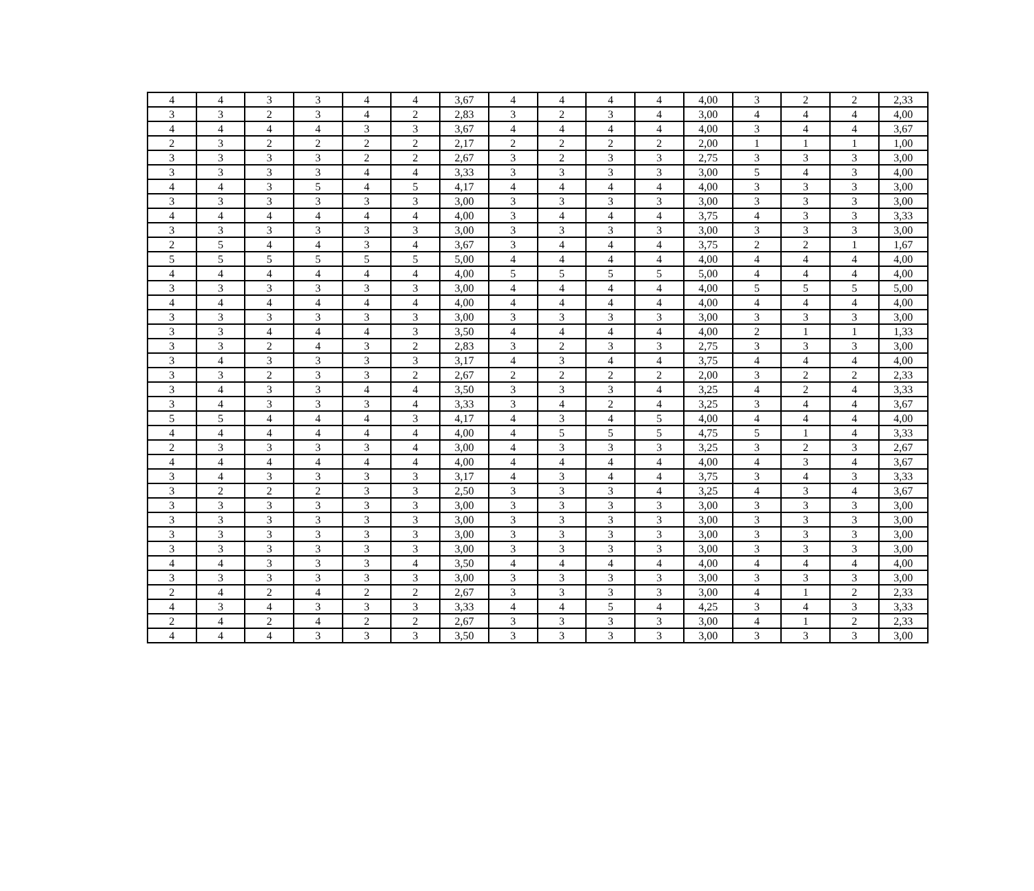| 4 | 4 | 3 | 3 | 4 | 4 | 3,67 | 4 | 4 | 4 | 4 | 4,00 | 3 | 2 | 2 | 2,33 |
| 3 | 3 | 2 | 3 | 4 | 2 | 2,83 | 3 | 2 | 3 | 4 | 3,00 | 4 | 4 | 4 | 4,00 |
| 4 | 4 | 4 | 4 | 3 | 3 | 3,67 | 4 | 4 | 4 | 4 | 4,00 | 3 | 4 | 4 | 3,67 |
| 2 | 3 | 2 | 2 | 2 | 2 | 2,17 | 2 | 2 | 2 | 2 | 2,00 | 1 | 1 | 1 | 1,00 |
| 3 | 3 | 3 | 3 | 2 | 2 | 2,67 | 3 | 2 | 3 | 3 | 2,75 | 3 | 3 | 3 | 3,00 |
| 3 | 3 | 3 | 3 | 4 | 4 | 3,33 | 3 | 3 | 3 | 3 | 3,00 | 5 | 4 | 3 | 4,00 |
| 4 | 4 | 3 | 5 | 4 | 5 | 4,17 | 4 | 4 | 4 | 4 | 4,00 | 3 | 3 | 3 | 3,00 |
| 3 | 3 | 3 | 3 | 3 | 3 | 3,00 | 3 | 3 | 3 | 3 | 3,00 | 3 | 3 | 3 | 3,00 |
| 4 | 4 | 4 | 4 | 4 | 4 | 4,00 | 3 | 4 | 4 | 4 | 3,75 | 4 | 3 | 3 | 3,33 |
| 3 | 3 | 3 | 3 | 3 | 3 | 3,00 | 3 | 3 | 3 | 3 | 3,00 | 3 | 3 | 3 | 3,00 |
| 2 | 5 | 4 | 4 | 3 | 4 | 3,67 | 3 | 4 | 4 | 4 | 3,75 | 2 | 2 | 1 | 1,67 |
| 5 | 5 | 5 | 5 | 5 | 5 | 5,00 | 4 | 4 | 4 | 4 | 4,00 | 4 | 4 | 4 | 4,00 |
| 4 | 4 | 4 | 4 | 4 | 4 | 4,00 | 5 | 5 | 5 | 5 | 5,00 | 4 | 4 | 4 | 4,00 |
| 3 | 3 | 3 | 3 | 3 | 3 | 3,00 | 4 | 4 | 4 | 4 | 4,00 | 5 | 5 | 5 | 5,00 |
| 4 | 4 | 4 | 4 | 4 | 4 | 4,00 | 4 | 4 | 4 | 4 | 4,00 | 4 | 4 | 4 | 4,00 |
| 3 | 3 | 3 | 3 | 3 | 3 | 3,00 | 3 | 3 | 3 | 3 | 3,00 | 3 | 3 | 3 | 3,00 |
| 3 | 3 | 4 | 4 | 4 | 3 | 3,50 | 4 | 4 | 4 | 4 | 4,00 | 2 | 1 | 1 | 1,33 |
| 3 | 3 | 2 | 4 | 3 | 2 | 2,83 | 3 | 2 | 3 | 3 | 2,75 | 3 | 3 | 3 | 3,00 |
| 3 | 4 | 3 | 3 | 3 | 3 | 3,17 | 4 | 3 | 4 | 4 | 3,75 | 4 | 4 | 4 | 4,00 |
| 3 | 3 | 2 | 3 | 3 | 2 | 2,67 | 2 | 2 | 2 | 2 | 2,00 | 3 | 2 | 2 | 2,33 |
| 3 | 4 | 3 | 3 | 4 | 4 | 3,50 | 3 | 3 | 3 | 4 | 3,25 | 4 | 2 | 4 | 3,33 |
| 3 | 4 | 3 | 3 | 3 | 4 | 3,33 | 3 | 4 | 2 | 4 | 3,25 | 3 | 4 | 4 | 3,67 |
| 5 | 5 | 4 | 4 | 4 | 3 | 4,17 | 4 | 3 | 4 | 5 | 4,00 | 4 | 4 | 4 | 4,00 |
| 4 | 4 | 4 | 4 | 4 | 4 | 4,00 | 4 | 5 | 5 | 5 | 4,75 | 5 | 1 | 4 | 3,33 |
| 2 | 3 | 3 | 3 | 3 | 4 | 3,00 | 4 | 3 | 3 | 3 | 3,25 | 3 | 2 | 3 | 2,67 |
| 4 | 4 | 4 | 4 | 4 | 4 | 4,00 | 4 | 4 | 4 | 4 | 4,00 | 4 | 3 | 4 | 3,67 |
| 3 | 4 | 3 | 3 | 3 | 3 | 3,17 | 4 | 3 | 4 | 4 | 3,75 | 3 | 4 | 3 | 3,33 |
| 3 | 2 | 2 | 2 | 3 | 3 | 2,50 | 3 | 3 | 3 | 4 | 3,25 | 4 | 3 | 4 | 3,67 |
| 3 | 3 | 3 | 3 | 3 | 3 | 3,00 | 3 | 3 | 3 | 3 | 3,00 | 3 | 3 | 3 | 3,00 |
| 3 | 3 | 3 | 3 | 3 | 3 | 3,00 | 3 | 3 | 3 | 3 | 3,00 | 3 | 3 | 3 | 3,00 |
| 3 | 3 | 3 | 3 | 3 | 3 | 3,00 | 3 | 3 | 3 | 3 | 3,00 | 3 | 3 | 3 | 3,00 |
| 3 | 3 | 3 | 3 | 3 | 3 | 3,00 | 3 | 3 | 3 | 3 | 3,00 | 3 | 3 | 3 | 3,00 |
| 4 | 4 | 3 | 3 | 3 | 4 | 3,50 | 4 | 4 | 4 | 4 | 4,00 | 4 | 4 | 4 | 4,00 |
| 3 | 3 | 3 | 3 | 3 | 3 | 3,00 | 3 | 3 | 3 | 3 | 3,00 | 3 | 3 | 3 | 3,00 |
| 2 | 4 | 2 | 4 | 2 | 2 | 2,67 | 3 | 3 | 3 | 3 | 3,00 | 4 | 1 | 2 | 2,33 |
| 4 | 3 | 4 | 3 | 3 | 3 | 3,33 | 4 | 4 | 5 | 4 | 4,25 | 3 | 4 | 3 | 3,33 |
| 2 | 4 | 2 | 4 | 2 | 2 | 2,67 | 3 | 3 | 3 | 3 | 3,00 | 4 | 1 | 2 | 2,33 |
| 4 | 4 | 4 | 3 | 3 | 3 | 3,50 | 3 | 3 | 3 | 3 | 3,00 | 3 | 3 | 3 | 3,00 |